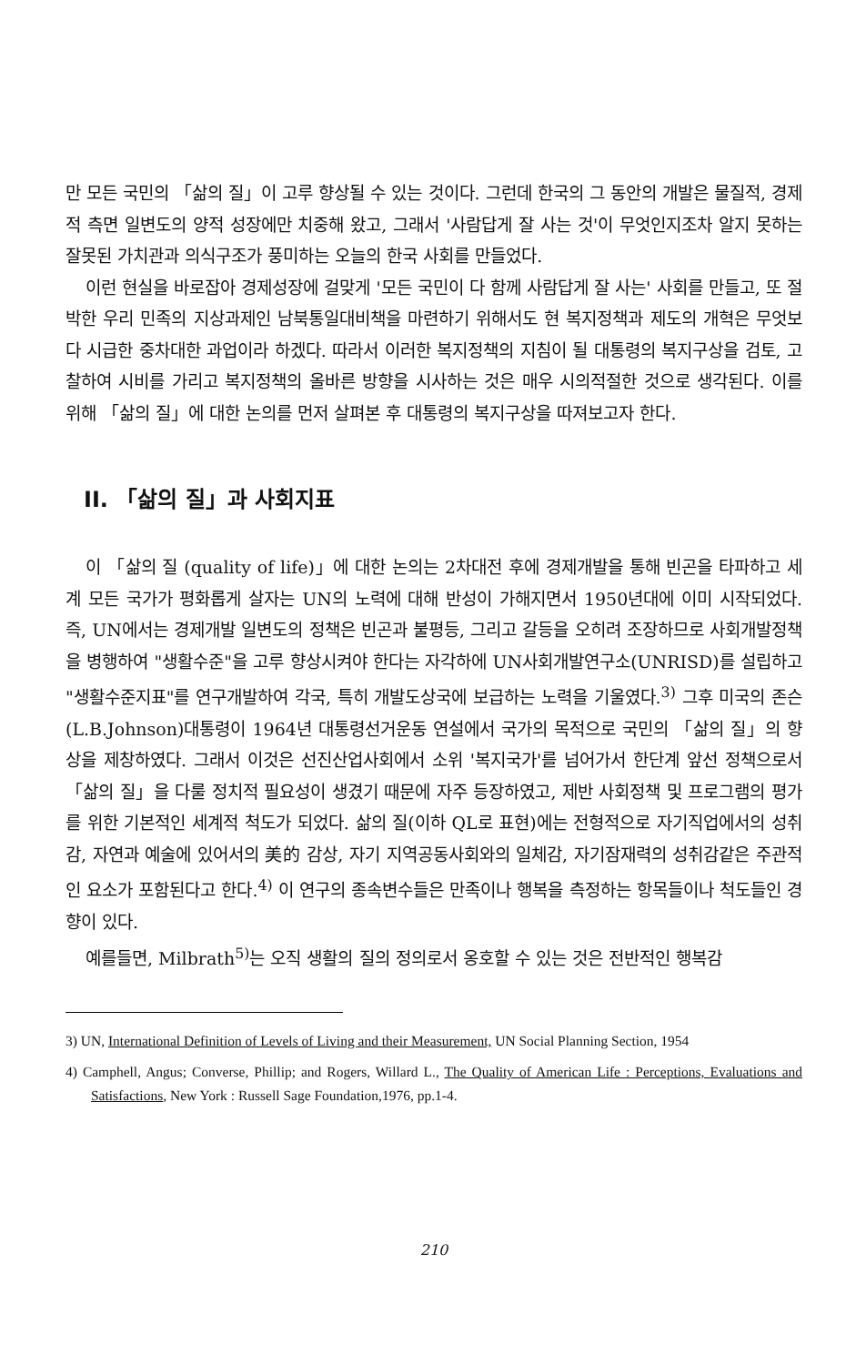만 모든 국민의 「삶의 질」이 고루 향상될 수 있는 것이다. 그런데 한국의 그 동안의 개발은 물질적, 경제적 측면 일변도의 양적 성장에만 치중해 왔고, 그래서 '사람답게 잘 사는 것'이 무엇인지조차 알지 못하는 잘못된 가치관과 의식구조가 풍미하는 오늘의 한국 사회를 만들었다.
이런 현실을 바로잡아 경제성장에 걸맞게 '모든 국민이 다 함께 사람답게 잘 사는' 사회를 만들고, 또 절박한 우리 민족의 지상과제인 남북통일대비책을 마련하기 위해서도 현 복지정책과 제도의 개혁은 무엇보다 시급한 중차대한 과업이라 하겠다. 따라서 이러한 복지정책의 지침이 될 대통령의 복지구상을 검토, 고찰하여 시비를 가리고 복지정책의 올바른 방향을 시사하는 것은 매우 시의적절한 것으로 생각된다. 이를 위해 「삶의 질」에 대한 논의를 먼저 살펴본 후 대통령의 복지구상을 따져보고자 한다.
II. 「삶의 질」과 사회지표
이 「삶의 질 (quality of life)」에 대한 논의는 2차대전 후에 경제개발을 통해 빈곤을 타파하고 세계 모든 국가가 평화롭게 살자는 UN의 노력에 대해 반성이 가해지면서 1950년대에 이미 시작되었다. 즉, UN에서는 경제개발 일변도의 정책은 빈곤과 불평등, 그리고 갈등을 오히려 조장하므로 사회개발정책을 병행하여 "생활수준"을 고루 향상시켜야 한다는 자각하에 UN사회개발연구소(UNRISD)를 설립하고 "생활수준지표"를 연구개발하여 각국, 특히 개발도상국에 보급하는 노력을 기울였다.<sup>3)</sup> 그후 미국의 존슨(L.B.Johnson)대통령이 1964년 대통령선거운동 연설에서 국가의 목적으로 국민의 「삶의 질」의 향상을 제창하였다. 그래서 이것은 선진산업사회에서 소위 '복지국가'를 넘어가서 한단계 앞선 정책으로서 「삶의 질」을 다룰 정치적 필요성이 생겼기 때문에 자주 등장하였고, 제반 사회정책 및 프로그램의 평가를 위한 기본적인 세계적 척도가 되었다. 삶의 질(이하 QL로 표현)에는 전형적으로 자기직업에서의 성취감, 자연과 예술에 있어서의 美的 감상, 자기 지역공동사회와의 일체감, 자기잠재력의 성취감같은 주관적인 요소가 포함된다고 한다.<sup>4)</sup> 이 연구의 종속변수들은 만족이나 행복을 측정하는 항목들이나 척도들인 경향이 있다.
예를들면, Milbrath<sup>5)</sup>는 오직 생활의 질의 정의로서 옹호할 수 있는 것은 전반적인 행복감
3) UN, International Definition of Levels of Living and their Measurement, UN Social Planning Section, 1954
4) Camphell, Angus; Converse, Phillip; and Rogers, Willard L., The Quality of American Life : Perceptions, Evaluations and Satisfactions, New York : Russell Sage Foundation,1976, pp.1-4.
210